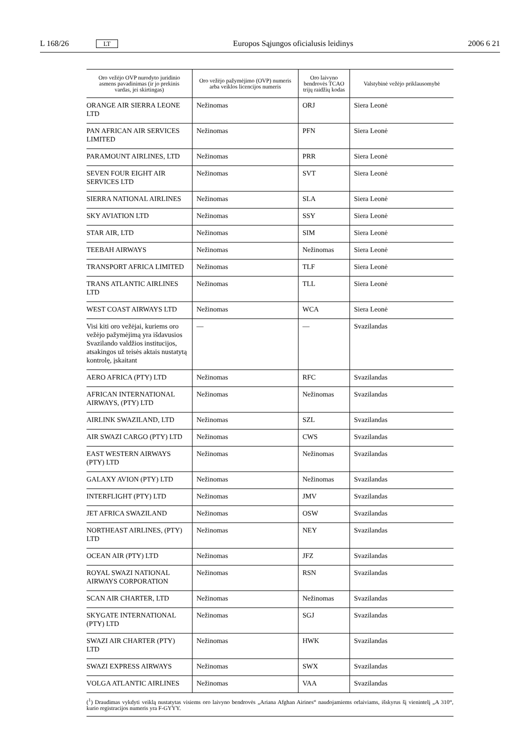L 168/26 LT Europos Sąjungos oficialusis leidinys 2006 6 21
| Oro vežėjo OVP nurodyto juridinio asmens pavadinimas (ir jo prekinis vardas, jei skirtingas) | Oro vežėjo pažymėjimo (OVP) numeris arba veiklos licencijos numeris | Oro laivyno bendrovės TCAO trijų raidžių kodas | Valstybinė vežėjo priklausomybė |
| --- | --- | --- | --- |
| ORANGE AIR SIERRA LEONE LTD | Nežinomas | ORJ | Siera Leonė |
| PAN AFRICAN AIR SERVICES LIMITED | Nežinomas | PFN | Siera Leonė |
| PARAMOUNT AIRLINES, LTD | Nežinomas | PRR | Siera Leonė |
| SEVEN FOUR EIGHT AIR SERVICES LTD | Nežinomas | SVT | Siera Leonė |
| SIERRA NATIONAL AIRLINES | Nežinomas | SLA | Siera Leonė |
| SKY AVIATION LTD | Nežinomas | SSY | Siera Leonė |
| STAR AIR, LTD | Nežinomas | SIM | Siera Leonė |
| TEEBAH AIRWAYS | Nežinomas | Nežinomas | Siera Leonė |
| TRANSPORT AFRICA LIMITED | Nežinomas | TLF | Siera Leonė |
| TRANS ATLANTIC AIRLINES LTD | Nežinomas | TLL | Siera Leonė |
| WEST COAST AIRWAYS LTD | Nežinomas | WCA | Siera Leonė |
| Visi kiti oro vežėjai, kuriems oro vežėjo pažymėjimą yra išdavusios Svazilando valdžios institucijos, atsakingos už teisės aktais nustatytą kontrolę, įskaitant | — | — | Svazilandas |
| AERO AFRICA (PTY) LTD | Nežinomas | RFC | Svazilandas |
| AFRICAN INTERNATIONAL AIRWAYS, (PTY) LTD | Nežinomas | Nežinomas | Svazilandas |
| AIRLINK SWAZILAND, LTD | Nežinomas | SZL | Svazilandas |
| AIR SWAZI CARGO (PTY) LTD | Nežinomas | CWS | Svazilandas |
| EAST WESTERN AIRWAYS (PTY) LTD | Nežinomas | Nežinomas | Svazilandas |
| GALAXY AVION (PTY) LTD | Nežinomas | Nežinomas | Svazilandas |
| INTERFLIGHT (PTY) LTD | Nežinomas | JMV | Svazilandas |
| JET AFRICA SWAZILAND | Nežinomas | OSW | Svazilandas |
| NORTHEAST AIRLINES, (PTY) LTD | Nežinomas | NEY | Svazilandas |
| OCEAN AIR (PTY) LTD | Nežinomas | JFZ | Svazilandas |
| ROYAL SWAZI NATIONAL AIRWAYS CORPORATION | Nežinomas | RSN | Svazilandas |
| SCAN AIR CHARTER, LTD | Nežinomas | Nežinomas | Svazilandas |
| SKYGATE INTERNATIONAL (PTY) LTD | Nežinomas | SGJ | Svazilandas |
| SWAZI AIR CHARTER (PTY) LTD | Nežinomas | HWK | Svazilandas |
| SWAZI EXPRESS AIRWAYS | Nežinomas | SWX | Svazilandas |
| VOLGA ATLANTIC AIRLINES | Nežinomas | VAA | Svazilandas |
(<sup>1</sup>) Draudimas vykdyti veiklą nustatytas visiems oro laivyno bendrovės „Ariana Afghan Airines“ naudojamiems orlaiviams, išskyrus šį vienintelį „A 310“, kurio registracijos numeris yra F-GYYY.